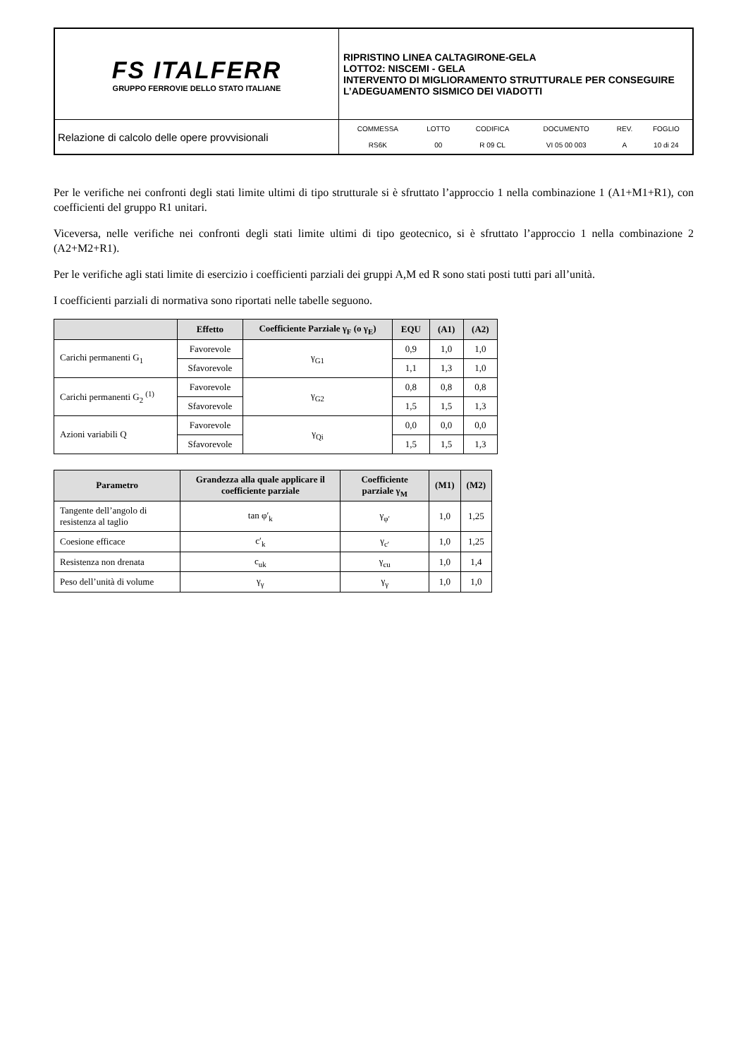| FS ITALFERR GRUPPO FERROVIE DELLO STATO ITALIANE | RIPRISTINO LINEA CALTAGIRONE-GELA LOTTO2: NISCEMI - GELA INTERVENTO DI MIGLIORAMENTO STRUTTURALE PER CONSEGUIRE L’ADEGUAMENTO SISMICO DEI VIADOTTI |
| Relazione di calcolo delle opere provvisionali | / COMMESSA / LOTTO / CODIFICA / DOCUMENTO / REV. / FOGLIO / / RS6K / 00 / R 09 CL / VI 05 00 003 / A / 10 di 24 / |
Per le verifiche nei confronti degli stati limite ultimi di tipo strutturale si è sfruttato l’approccio 1 nella combinazione 1 (A1+M1+R1), con coefficienti del gruppo R1 unitari.
Viceversa, nelle verifiche nei confronti degli stati limite ultimi di tipo geotecnico, si è sfruttato l’approccio 1 nella combinazione 2 (A2+M2+R1).
Per le verifiche agli stati limite di esercizio i coefficienti parziali dei gruppi A,M ed R sono stati posti tutti pari all’unità.
I coefficienti parziali di normativa sono riportati nelle tabelle seguono.
| | Effetto | Coefficiente Parziale γ<sub>F</sub> (o γ<sub>E</sub>) | EQU | (A1) | (A2) |
| --- | --- | --- | --- | --- | --- |
| Carichi permanenti G<sub>1</sub> | Favorevole | γ<sub>G1</sub> | 0,9 | 1,0 | 1,0 |
| | Sfavorevole | | 1,1 | 1,3 | 1,0 |
| Carichi permanenti G<sub>2</sub> <sup>(1)</sup> | Favorevole | γ<sub>G2</sub> | 0,8 | 0,8 | 0,8 |
| | Sfavorevole | | 1,5 | 1,5 | 1,3 |
| Azioni variabili Q | Favorevole | γ<sub>Qi</sub> | 0,0 | 0,0 | 0,0 |
| | Sfavorevole | | 1,5 | 1,5 | 1,3 |
| Parametro | Grandezza alla quale applicare il coefficiente parziale | Coefficiente parziale γ<sub>M</sub> | (M1) | (M2) |
| --- | --- | --- | --- | --- |
| Tangente dell’angolo di resistenza al taglio | tan φ′<sub>k</sub> | γ<sub>φ′</sub> | 1,0 | 1,25 |
| Coesione efficace | c′<sub>k</sub> | γ<sub>c′</sub> | 1,0 | 1,25 |
| Resistenza non drenata | c<sub>uk</sub> | γ<sub>cu</sub> | 1,0 | 1,4 |
| Peso dell’unità di volume | γ<sub>γ</sub> | γ<sub>γ</sub> | 1,0 | 1,0 |